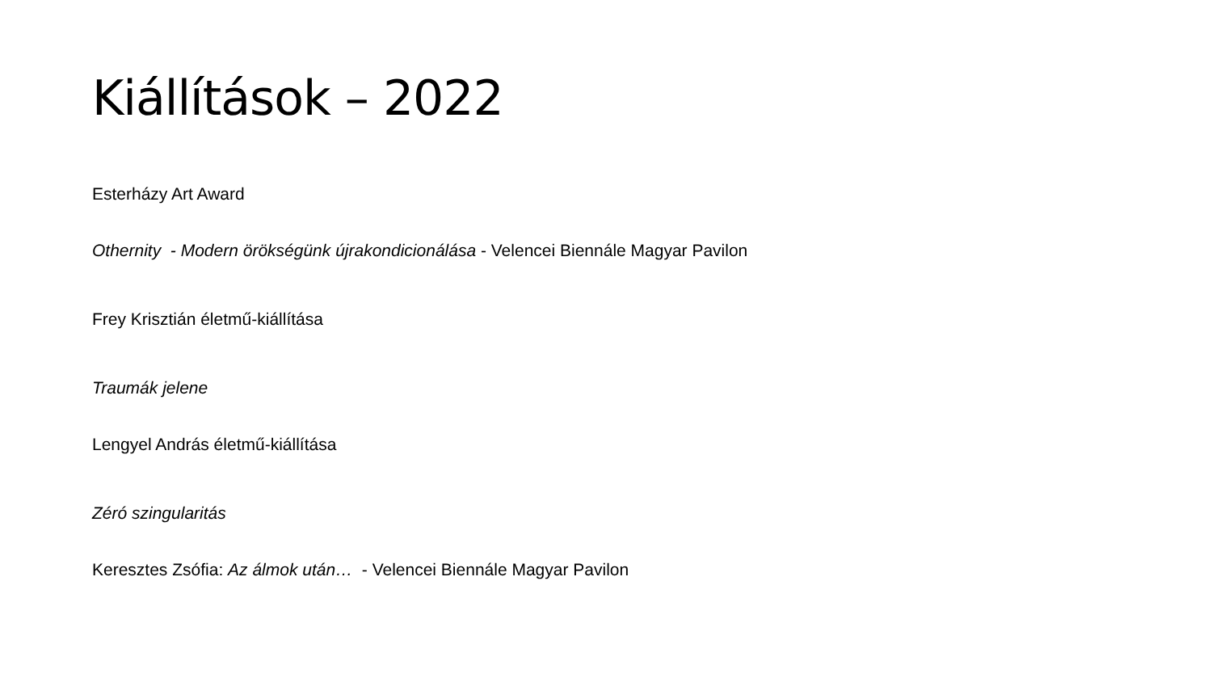Kiállítások – 2022
Esterházy Art Award
Othernity - Modern örökségünk újrakondicionálása - Velencei Biennále Magyar Pavilon
Frey Krisztián életmű-kiállítása
Traumák jelene
Lengyel András életmű-kiállítása
Zéró szingularitás
Keresztes Zsófia: Az álmok után… - Velencei Biennále Magyar Pavilon